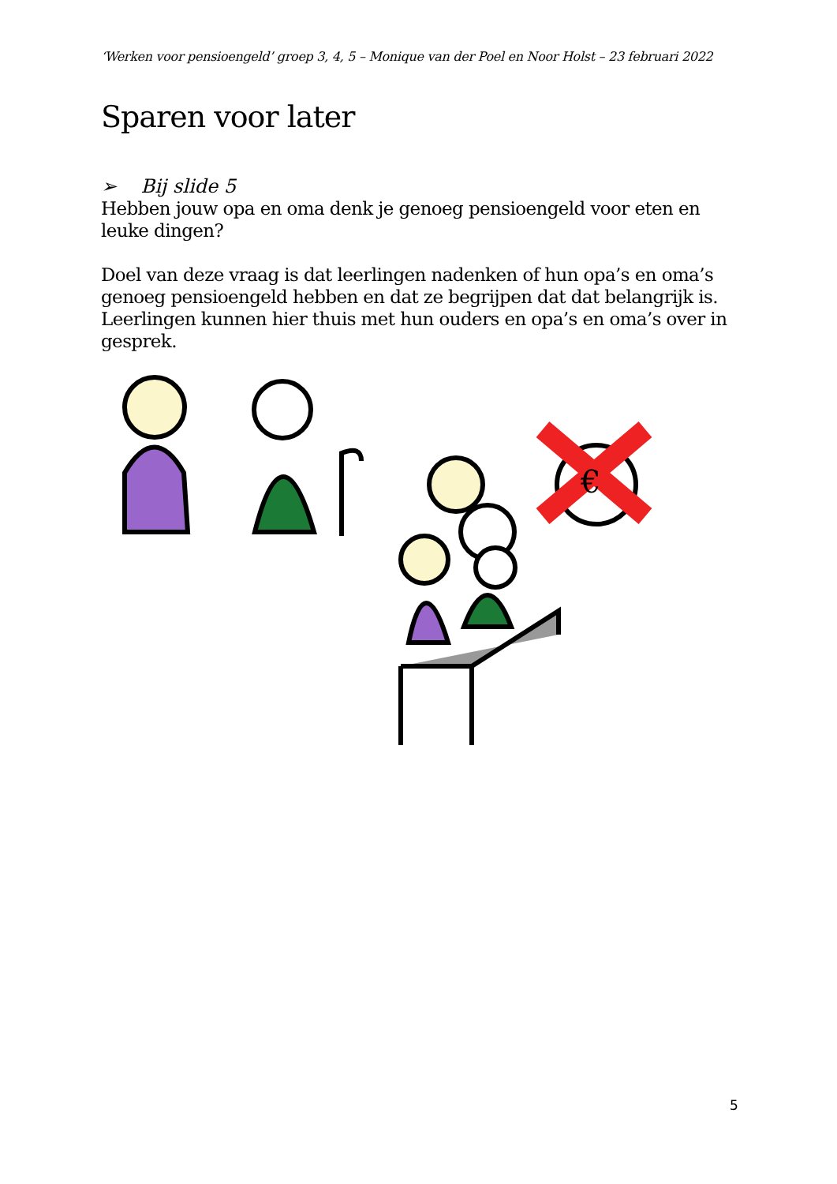‘Werken voor pensioengeld’ groep 3, 4, 5 – Monique van der Poel en Noor Holst – 23 februari 2022
Sparen voor later
➢ Bij slide 5
Hebben jouw opa en oma denk je genoeg pensioengeld voor eten en leuke dingen?
Doel van deze vraag is dat leerlingen nadenken of hun opa’s en oma’s genoeg pensioengeld hebben en dat ze begrijpen dat dat belangrijk is. Leerlingen kunnen hier thuis met hun ouders en opa’s en oma’s over in gesprek.
€
5